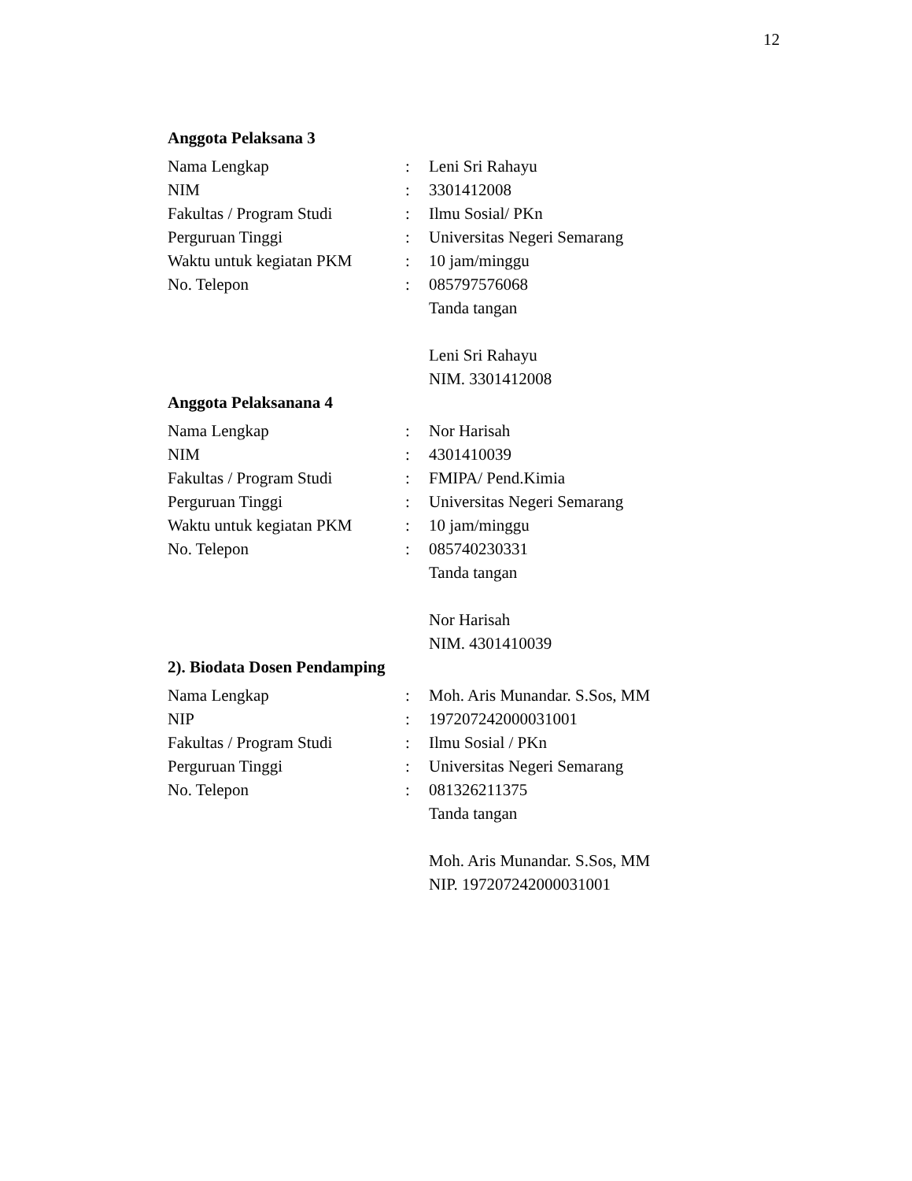12
Anggota Pelaksana 3
| Nama Lengkap | : | Leni Sri Rahayu |
| NIM | : | 3301412008 |
| Fakultas / Program Studi | : | Ilmu Sosial/ PKn |
| Perguruan Tinggi | : | Universitas Negeri Semarang |
| Waktu untuk kegiatan PKM | : | 10 jam/minggu |
| No. Telepon | : | 085797576068 |
| | | Tanda tangan |
| | | Leni Sri Rahayu |
| | | NIM. 3301412008 |
Anggota Pelaksanana 4
| Nama Lengkap | : | Nor Harisah |
| NIM | : | 4301410039 |
| Fakultas / Program Studi | : | FMIPA/ Pend.Kimia |
| Perguruan Tinggi | : | Universitas Negeri Semarang |
| Waktu untuk kegiatan PKM | : | 10 jam/minggu |
| No. Telepon | : | 085740230331 |
| | | Tanda tangan |
| | | Nor Harisah |
| | | NIM. 4301410039 |
2). Biodata Dosen Pendamping
| Nama Lengkap | : | Moh. Aris Munandar. S.Sos, MM |
| NIP | : | 197207242000031001 |
| Fakultas / Program Studi | : | Ilmu Sosial / PKn |
| Perguruan Tinggi | : | Universitas Negeri Semarang |
| No. Telepon | : | 081326211375 |
| | | Tanda tangan |
| | | Moh. Aris Munandar. S.Sos, MM |
| | | NIP. 197207242000031001 |